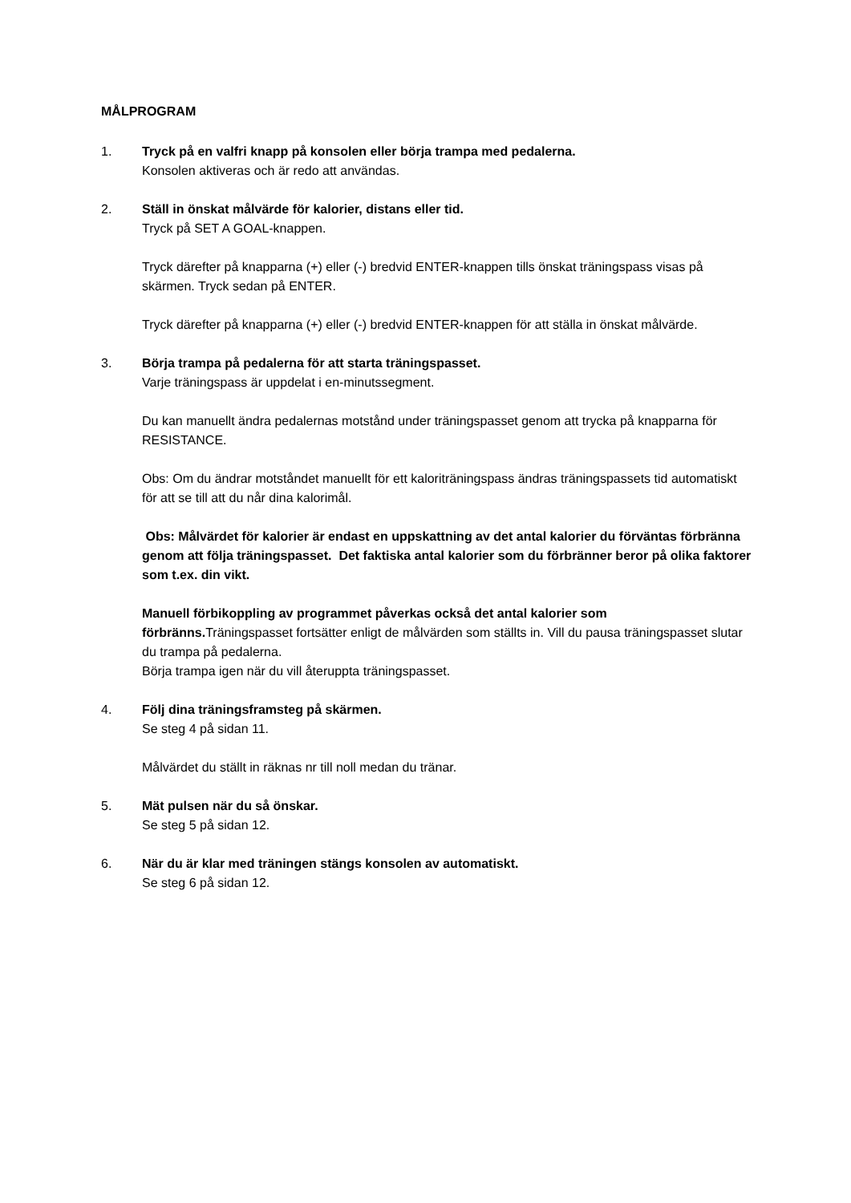MÅLPROGRAM
1. Tryck på en valfri knapp på konsolen eller börja trampa med pedalerna.
Konsolen aktiveras och är redo att användas.
2. Ställ in önskat målvärde för kalorier, distans eller tid.
Tryck på SET A GOAL-knappen.
Tryck därefter på knapparna (+) eller (-) bredvid ENTER-knappen tills önskat träningspass visas på skärmen. Tryck sedan på ENTER.
Tryck därefter på knapparna (+) eller (-) bredvid ENTER-knappen för att ställa in önskat målvärde.
3. Börja trampa på pedalerna för att starta träningspasset.
Varje träningspass är uppdelat i en-minutssegment.
Du kan manuellt ändra pedalernas motstånd under träningspasset genom att trycka på knapparna för RESISTANCE.
Obs: Om du ändrar motståndet manuellt för ett kaloriträningspass ändras träningspassets tid automatiskt för att se till att du når dina kalorimål.
Obs: Målvärdet för kalorier är endast en uppskattning av det antal kalorier du förväntas förbränna genom att följa träningspasset. Det faktiska antal kalorier som du förbränner beror på olika faktorer som t.ex. din vikt.
Manuell förbikoppling av programmet påverkas också det antal kalorier som förbränns. Träningspasset fortsätter enligt de målvärden som ställts in. Vill du pausa träningspasset slutar du trampa på pedalerna.
Börja trampa igen när du vill återuppta träningspasset.
4. Följ dina träningsframsteg på skärmen.
Se steg 4 på sidan 11.
Målvärdet du ställt in räknas nr till noll medan du tränar.
5. Mät pulsen när du så önskar.
Se steg 5 på sidan 12.
6. När du är klar med träningen stängs konsolen av automatiskt.
Se steg 6 på sidan 12.